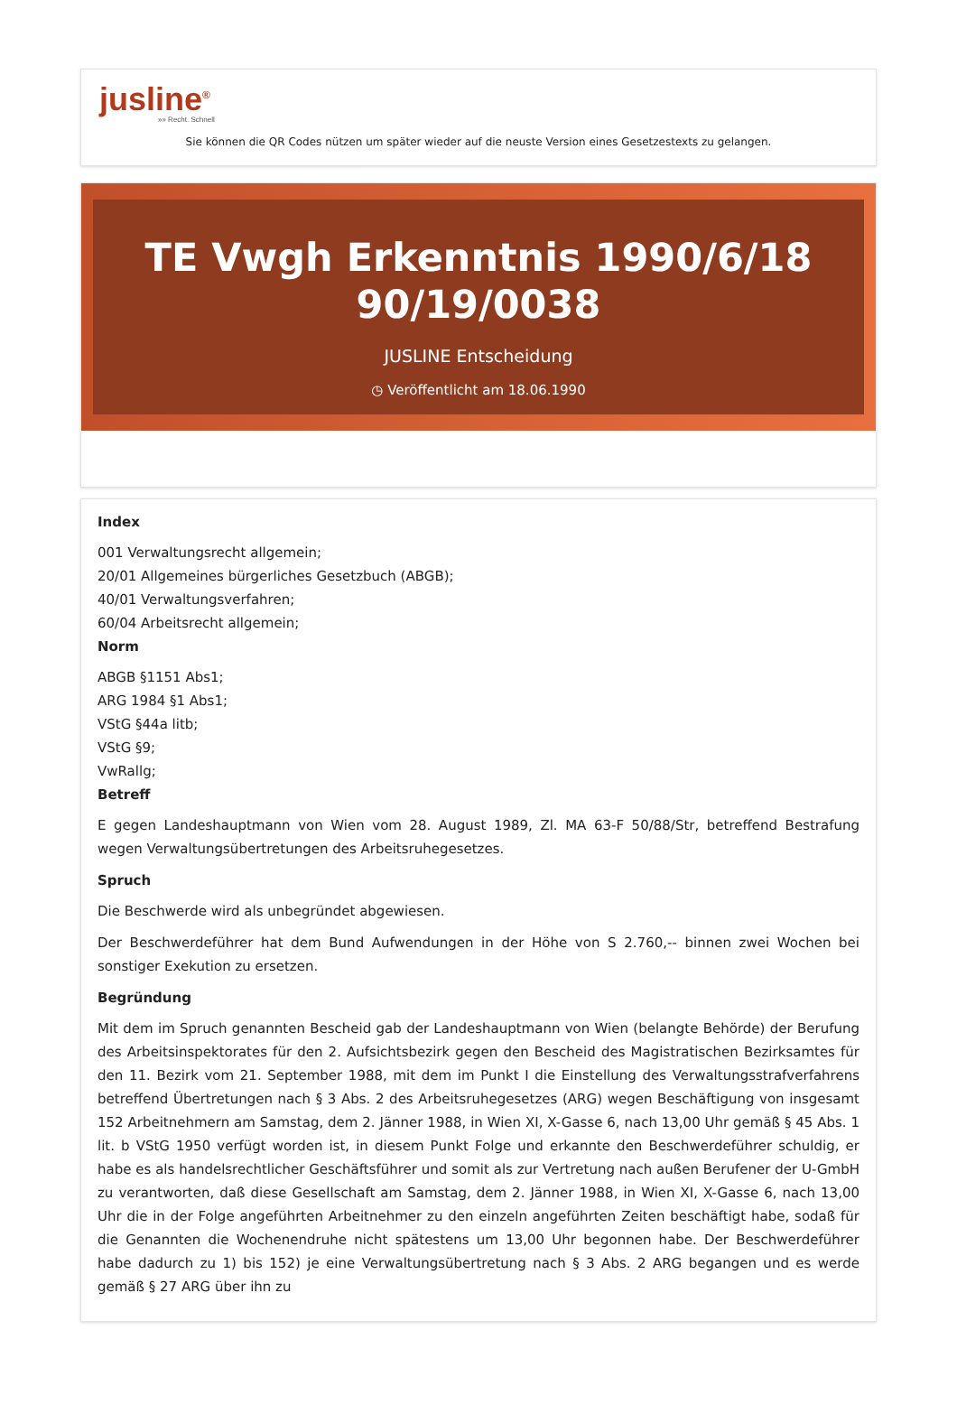jusline<sup>®</sup>
»» Recht. Schnell
Sie können die QR Codes nützen um später wieder auf die neuste Version eines Gesetzestexts zu gelangen.
TE Vwgh Erkenntnis 1990/6/18
90/19/0038
JUSLINE Entscheidung
◷ Veröffentlicht am 18.06.1990
Index
001 Verwaltungsrecht allgemein;
20/01 Allgemeines bürgerliches Gesetzbuch (ABGB);
40/01 Verwaltungsverfahren;
60/04 Arbeitsrecht allgemein;
Norm
ABGB §1151 Abs1;
ARG 1984 §1 Abs1;
VStG §44a litb;
VStG §9;
VwRallg;
Betreff
E gegen Landeshauptmann von Wien vom 28. August 1989, Zl. MA 63-F 50/88/Str, betreffend Bestrafung wegen Verwaltungsübertretungen des Arbeitsruhegesetzes.
Spruch
Die Beschwerde wird als unbegründet abgewiesen.
Der Beschwerdeführer hat dem Bund Aufwendungen in der Höhe von S 2.760,-- binnen zwei Wochen bei sonstiger Exekution zu ersetzen.
Begründung
Mit dem im Spruch genannten Bescheid gab der Landeshauptmann von Wien (belangte Behörde) der Berufung des Arbeitsinspektorates für den 2. Aufsichtsbezirk gegen den Bescheid des Magistratischen Bezirksamtes für den 11. Bezirk vom 21. September 1988, mit dem im Punkt I die Einstellung des Verwaltungsstrafverfahrens betreffend Übertretungen nach § 3 Abs. 2 des Arbeitsruhegesetzes (ARG) wegen Beschäftigung von insgesamt 152 Arbeitnehmern am Samstag, dem 2. Jänner 1988, in Wien XI, X-Gasse 6, nach 13,00 Uhr gemäß § 45 Abs. 1 lit. b VStG 1950 verfügt worden ist, in diesem Punkt Folge und erkannte den Beschwerdeführer schuldig, er habe es als handelsrechtlicher Geschäftsführer und somit als zur Vertretung nach außen Berufener der U-GmbH zu verantworten, daß diese Gesellschaft am Samstag, dem 2. Jänner 1988, in Wien XI, X-Gasse 6, nach 13,00 Uhr die in der Folge angeführten Arbeitnehmer zu den einzeln angeführten Zeiten beschäftigt habe, sodaß für die Genannten die Wochenendruhe nicht spätestens um 13,00 Uhr begonnen habe. Der Beschwerdeführer habe dadurch zu 1) bis 152) je eine Verwaltungsübertretung nach § 3 Abs. 2 ARG begangen und es werde gemäß § 27 ARG über ihn zu